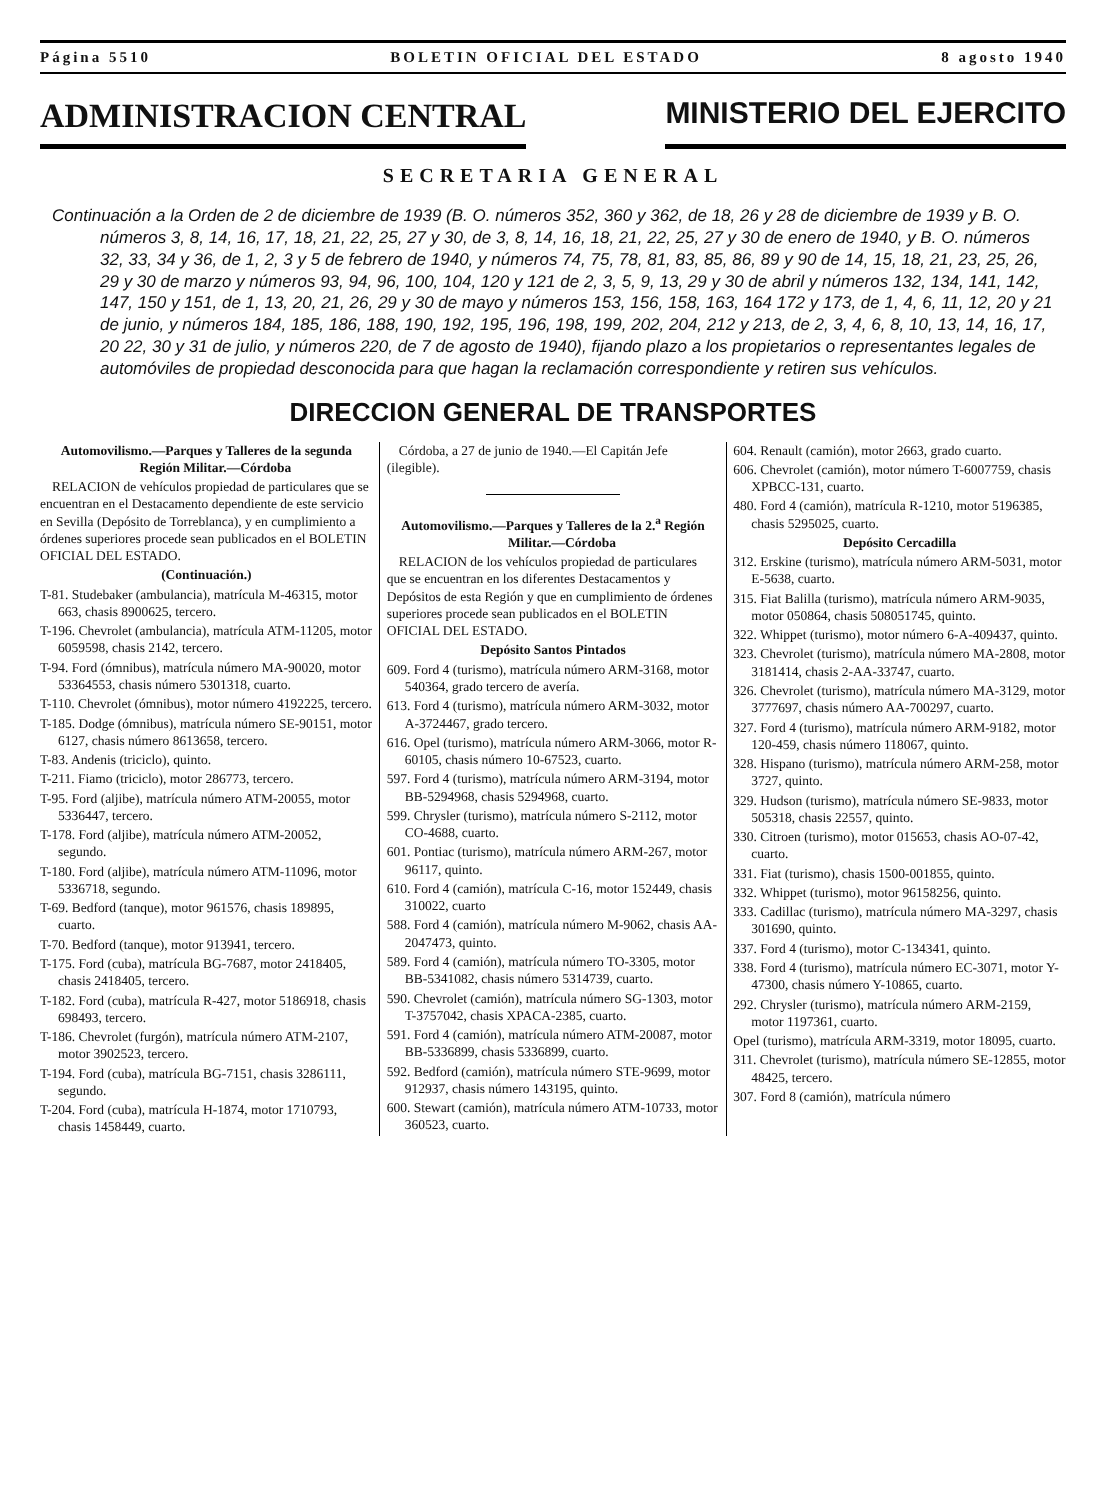Página 5510 BOLETIN OFICIAL DEL ESTADO 8 agosto 1940
ADMINISTRACION CENTRAL MINISTERIO DEL EJERCITO
SECRETARIA GENERAL
Continuación a la Orden de 2 de diciembre de 1939 (B. O. números 352, 360 y 362, de 18, 26 y 28 de diciembre de 1939 y B. O. números 3, 8, 14, 16, 17, 18, 21, 22, 25, 27 y 30, de 3, 8, 14, 16, 18, 21, 22, 25, 27 y 30 de enero de 1940, y B. O. números 32, 33, 34 y 36, de 1, 2, 3 y 5 de febrero de 1940, y números 74, 75, 78, 81, 83, 85, 86, 89 y 90 de 14, 15, 18, 21, 23, 25, 26, 29 y 30 de marzo y números 93, 94, 96, 100, 104, 120 y 121 de 2, 3, 5, 9, 13, 29 y 30 de abril y números 132, 134, 141, 142, 147, 150 y 151, de 1, 13, 20, 21, 26, 29 y 30 de mayo y números 153, 156, 158, 163, 164 172 y 173, de 1, 4, 6, 11, 12, 20 y 21 de junio, y números 184, 185, 186, 188, 190, 192, 195, 196, 198, 199, 202, 204, 212 y 213, de 2, 3, 4, 6, 8, 10, 13, 14, 16, 17, 20 22, 30 y 31 de julio, y números 220, de 7 de agosto de 1940), fijando plazo a los propietarios o representantes legales de automóviles de propiedad desconocida para que hagan la reclamación correspondiente y retiren sus vehículos.
DIRECCION GENERAL DE TRANSPORTES
Automovilismo.—Parques y Talleres de la segunda Región Militar.—Córdoba
RELACION de vehículos propiedad de particulares que se encuentran en el Destacamento dependiente de este servicio en Sevilla (Depósito de Torreblanca), y en cumplimiento a órdenes superiores procede sean publicados en el BOLETIN OFICIAL DEL ESTADO.
(Continuación.)
T-81. Studebaker (ambulancia), matrícula M-46315, motor 663, chasis 8900625, tercero.
T-196. Chevrolet (ambulancia), matrícula ATM-11205, motor 6059598, chasis 2142, tercero.
T-94. Ford (ómnibus), matrícula número MA-90020, motor 53364553, chasis número 5301318, cuarto.
T-110. Chevrolet (ómnibus), motor número 4192225, tercero.
T-185. Dodge (ómnibus), matrícula número SE-90151, motor 6127, chasis número 8613658, tercero.
T-83. Andenis (triciclo), quinto.
T-211. Fiamo (triciclo), motor 286773, tercero.
T-95. Ford (aljibe), matrícula número ATM-20055, motor 5336447, tercero.
T-178. Ford (aljibe), matrícula número ATM-20052, segundo.
T-180. Ford (aljibe), matrícula número ATM-11096, motor 5336718, segundo.
T-69. Bedford (tanque), motor 961576, chasis 189895, cuarto.
T-70. Bedford (tanque), motor 913941, tercero.
T-175. Ford (cuba), matrícula BG-7687, motor 2418405, chasis 2418405, tercero.
T-182. Ford (cuba), matrícula R-427, motor 5186918, chasis 698493, tercero.
T-186. Chevrolet (furgón), matrícula número ATM-2107, motor 3902523, tercero.
T-194. Ford (cuba), matrícula BG-7151, chasis 3286111, segundo.
T-204. Ford (cuba), matrícula H-1874, motor 1710793, chasis 1458449, cuarto.
Córdoba, a 27 de junio de 1940.—El Capitán Jefe (ilegible).
Automovilismo.—Parques y Talleres de la 2.<sup>a</sup> Región Militar.—Córdoba
RELACION de los vehículos propiedad de particulares que se encuentran en los diferentes Destacamentos y Depósitos de esta Región y que en cumplimiento de órdenes superiores procede sean publicados en el BOLETIN OFICIAL DEL ESTADO.
Depósito Santos Pintados
609. Ford 4 (turismo), matrícula número ARM-3168, motor 540364, grado tercero de avería.
613. Ford 4 (turismo), matrícula número ARM-3032, motor A-3724467, grado tercero.
616. Opel (turismo), matrícula número ARM-3066, motor R-60105, chasis número 10-67523, cuarto.
597. Ford 4 (turismo), matrícula número ARM-3194, motor BB-5294968, chasis 5294968, cuarto.
599. Chrysler (turismo), matrícula número S-2112, motor CO-4688, cuarto.
601. Pontiac (turismo), matrícula número ARM-267, motor 96117, quinto.
610. Ford 4 (camión), matrícula C-16, motor 152449, chasis 310022, cuarto
588. Ford 4 (camión), matrícula número M-9062, chasis AA-2047473, quinto.
589. Ford 4 (camión), matrícula número TO-3305, motor BB-5341082, chasis número 5314739, cuarto.
590. Chevrolet (camión), matrícula número SG-1303, motor T-3757042, chasis XPACA-2385, cuarto.
591. Ford 4 (camión), matrícula número ATM-20087, motor BB-5336899, chasis 5336899, cuarto.
592. Bedford (camión), matrícula número STE-9699, motor 912937, chasis número 143195, quinto.
600. Stewart (camión), matrícula número ATM-10733, motor 360523, cuarto.
604. Renault (camión), motor 2663, grado cuarto.
606. Chevrolet (camión), motor número T-6007759, chasis XPBCC-131, cuarto.
480. Ford 4 (camión), matrícula R-1210, motor 5196385, chasis 5295025, cuarto.
Depósito Cercadilla
312. Erskine (turismo), matrícula número ARM-5031, motor E-5638, cuarto.
315. Fiat Balilla (turismo), matrícula número ARM-9035, motor 050864, chasis 508051745, quinto.
322. Whippet (turismo), motor número 6-A-409437, quinto.
323. Chevrolet (turismo), matrícula número MA-2808, motor 3181414, chasis 2-AA-33747, cuarto.
326. Chevrolet (turismo), matrícula número MA-3129, motor 3777697, chasis número AA-700297, cuarto.
327. Ford 4 (turismo), matrícula número ARM-9182, motor 120-459, chasis número 118067, quinto.
328. Hispano (turismo), matrícula número ARM-258, motor 3727, quinto.
329. Hudson (turismo), matrícula número SE-9833, motor 505318, chasis 22557, quinto.
330. Citroen (turismo), motor 015653, chasis AO-07-42, cuarto.
331. Fiat (turismo), chasis 1500-001855, quinto.
332. Whippet (turismo), motor 96158256, quinto.
333. Cadillac (turismo), matrícula número MA-3297, chasis 301690, quinto.
337. Ford 4 (turismo), motor C-134341, quinto.
338. Ford 4 (turismo), matrícula número EC-3071, motor Y-47300, chasis número Y-10865, cuarto.
292. Chrysler (turismo), matrícula número ARM-2159, motor 1197361, cuarto.
Opel (turismo), matrícula ARM-3319, motor 18095, cuarto.
311. Chevrolet (turismo), matrícula número SE-12855, motor 48425, tercero.
307. Ford 8 (camión), matrícula número